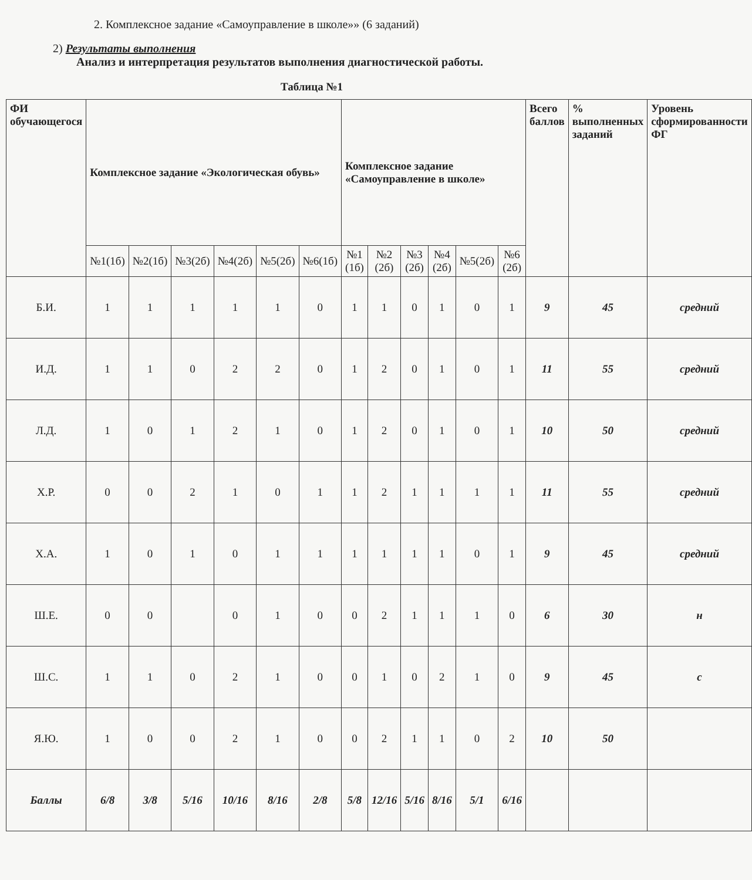2. Комплексное задание «Самоуправление в школе»» (6 заданий)
2) Результаты выполнения
Анализ и интерпретация результатов выполнения диагностической работы.
Таблица №1
| ФИ обучающегося | Комплексное задание «Экологическая обувь» | | | | | | Комплексное задание «Самоуправление в школе» | | | | | | Всего баллов | % выполненных заданий | Уровень сформированности ФГ |
| --- | --- | --- | --- | --- | --- | --- | --- | --- | --- | --- | --- | --- | --- | --- | --- |
| | №1(1б) | №2(1б) | №3(2б) | №4(2б) | №5(2б) | №6(1б) | №1 (1б) | №2 (2б) | №3 (2б) | №4 (2б) | №5(2б) | №6 (2б) | | | |
| Б.И. | 1 | 1 | 1 | 1 | 1 | 0 | 1 | 1 | 0 | 1 | 0 | 1 | 9 | 45 | средний |
| И.Д. | 1 | 1 | 0 | 2 | 2 | 0 | 1 | 2 | 0 | 1 | 0 | 1 | 11 | 55 | средний |
| Л.Д. | 1 | 0 | 1 | 2 | 1 | 0 | 1 | 2 | 0 | 1 | 0 | 1 | 10 | 50 | средний |
| Х.Р. | 0 | 0 | 2 | 1 | 0 | 1 | 1 | 2 | 1 | 1 | 1 | 1 | 11 | 55 | средний |
| Х.А. | 1 | 0 | 1 | 0 | 1 | 1 | 1 | 1 | 1 | 1 | 0 | 1 | 9 | 45 | средний |
| Ш.Е. | 0 | 0 | | 0 | 1 | 0 | 0 | 2 | 1 | 1 | 1 | 0 | 6 | 30 | н |
| Ш.С. | 1 | 1 | 0 | 2 | 1 | 0 | 0 | 1 | 0 | 2 | 1 | 0 | 9 | 45 | с |
| Я.Ю. | 1 | 0 | 0 | 2 | 1 | 0 | 0 | 2 | 1 | 1 | 0 | 2 | 10 | 50 | |
| Баллы | 6/8 | 3/8 | 5/16 | 10/16 | 8/16 | 2/8 | 5/8 | 12/16 | 5/16 | 8/16 | 5/1 | 6/16 | | | |